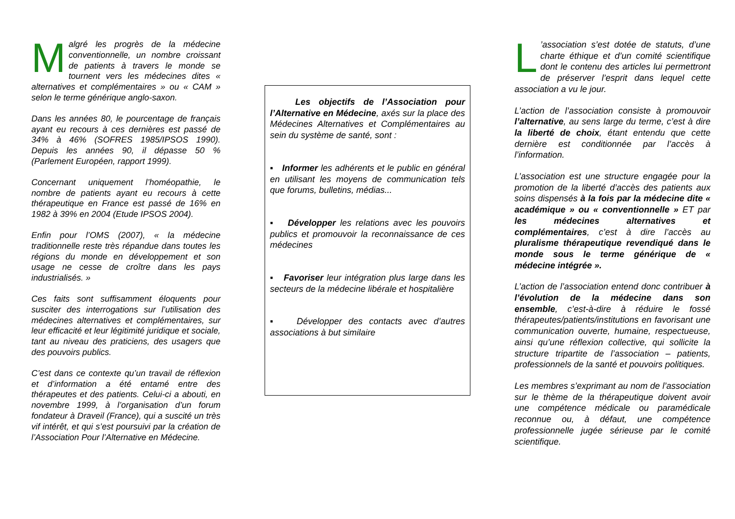Malgré les progrès de la médecine conventionnelle, un nombre croissant de patients à travers le monde se tournent vers les médecines dites « alternatives et complémentaires » ou « CAM » selon le terme générique anglo-saxon.
Dans les années 80, le pourcentage de français ayant eu recours à ces dernières est passé de 34% à 46% (SOFRES 1985/IPSOS 1990). Depuis les années 90, il dépasse 50 % (Parlement Européen, rapport 1999).
Concernant uniquement l’homéopathie, le nombre de patients ayant eu recours à cette thérapeutique en France est passé de 16% en 1982 à 39% en 2004 (Etude IPSOS 2004).
Enfin pour l’OMS (2007), « la médecine traditionnelle reste très répandue dans toutes les régions du monde en développement et son usage ne cesse de croître dans les pays industrialisés. »
Ces faits sont suffisamment éloquents pour susciter des interrogations sur l’utilisation des médecines alternatives et complémentaires, sur leur efficacité et leur légitimité juridique et sociale, tant au niveau des praticiens, des usagers que des pouvoirs publics.
C’est dans ce contexte qu’un travail de réflexion et d’information a été entamé entre des thérapeutes et des patients. Celui-ci a abouti, en novembre 1999, à l’organisation d’un forum fondateur à Draveil (France), qui a suscité un très vif intérêt, et qui s’est poursuivi par la création de l’Association Pour l’Alternative en Médecine.
Les objectifs de l’Association pour l’Alternative en Médecine, axés sur la place des Médecines Alternatives et Complémentaires au sein du système de santé, sont :
▪ Informer les adhérents et le public en général en utilisant les moyens de communication tels que forums, bulletins, médias...
▪ Développer les relations avec les pouvoirs publics et promouvoir la reconnaissance de ces médecines
▪ Favoriser leur intégration plus large dans les secteurs de la médecine libérale et hospitalière
▪ Développer des contacts avec d’autres associations à but similaire
L’association s’est dotée de statuts, d’une charte éthique et d’un comité scientifique dont le contenu des articles lui permettront de préserver l’esprit dans lequel cette association a vu le jour.
L’action de l’association consiste à promouvoir l’alternative, au sens large du terme, c’est à dire la liberté de choix, étant entendu que cette dernière est conditionnée par l’accès à l’information.
L’association est une structure engagée pour la promotion de la liberté d’accès des patients aux soins dispensés à la fois par la médecine dite « académique » ou « conventionnelle » ET par les médecines alternatives et complémentaires, c’est à dire l’accès au pluralisme thérapeutique revendiqué dans le monde sous le terme générique de « médecine intégrée ».
L’action de l’association entend donc contribuer à l’évolution de la médecine dans son ensemble, c’est-à-dire à réduire le fossé thérapeutes/patients/institutions en favorisant une communication ouverte, humaine, respectueuse, ainsi qu’une réflexion collective, qui sollicite la structure tripartite de l’association – patients, professionnels de la santé et pouvoirs politiques.
Les membres s’exprimant au nom de l’association sur le thème de la thérapeutique doivent avoir une compétence médicale ou paramédicale reconnue ou, à défaut, une compétence professionnelle jugée sérieuse par le comité scientifique.